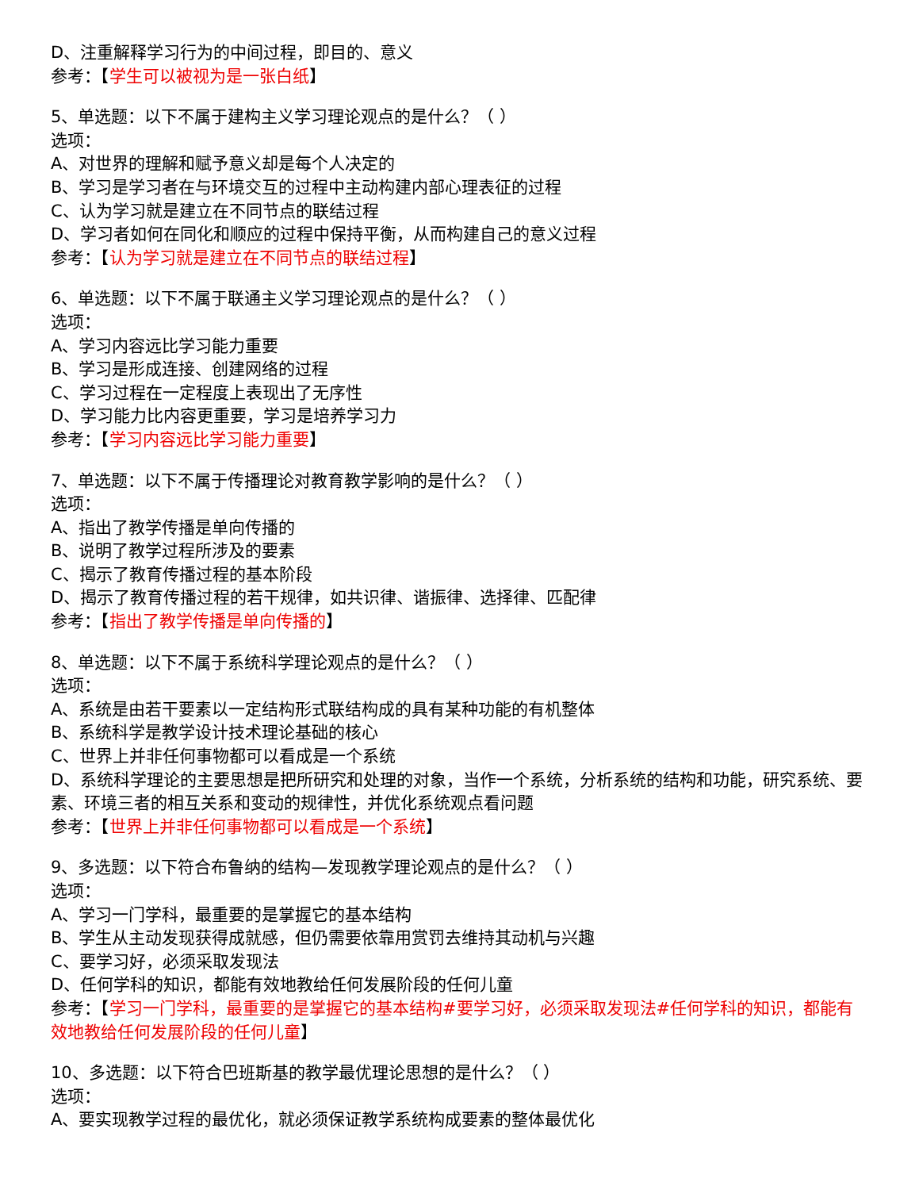D、注重解释学习行为的中间过程，即目的、意义
参考：【学生可以被视为是一张白纸】
5、单选题：以下不属于建构主义学习理论观点的是什么？（ ）
选项：
A、对世界的理解和赋予意义却是每个人决定的
B、学习是学习者在与环境交互的过程中主动构建内部心理表征的过程
C、认为学习就是建立在不同节点的联结过程
D、学习者如何在同化和顺应的过程中保持平衡，从而构建自己的意义过程
参考：【认为学习就是建立在不同节点的联结过程】
6、单选题：以下不属于联通主义学习理论观点的是什么？（ ）
选项：
A、学习内容远比学习能力重要
B、学习是形成连接、创建网络的过程
C、学习过程在一定程度上表现出了无序性
D、学习能力比内容更重要，学习是培养学习力
参考：【学习内容远比学习能力重要】
7、单选题：以下不属于传播理论对教育教学影响的是什么？（ ）
选项：
A、指出了教学传播是单向传播的
B、说明了教学过程所涉及的要素
C、揭示了教育传播过程的基本阶段
D、揭示了教育传播过程的若干规律，如共识律、谐振律、选择律、匹配律
参考：【指出了教学传播是单向传播的】
8、单选题：以下不属于系统科学理论观点的是什么？（ ）
选项：
A、系统是由若干要素以一定结构形式联结构成的具有某种功能的有机整体
B、系统科学是教学设计技术理论基础的核心
C、世界上并非任何事物都可以看成是一个系统
D、系统科学理论的主要思想是把所研究和处理的对象，当作一个系统，分析系统的结构和功能，研究系统、要素、环境三者的相互关系和变动的规律性，并优化系统观点看问题
参考：【世界上并非任何事物都可以看成是一个系统】
9、多选题：以下符合布鲁纳的结构—发现教学理论观点的是什么？（ ）
选项：
A、学习一门学科，最重要的是掌握它的基本结构
B、学生从主动发现获得成就感，但仍需要依靠用赏罚去维持其动机与兴趣
C、要学习好，必须采取发现法
D、任何学科的知识，都能有效地教给任何发展阶段的任何儿童
参考：【学习一门学科，最重要的是掌握它的基本结构#要学习好，必须采取发现法#任何学科的知识，都能有效地教给任何发展阶段的任何儿童】
10、多选题：以下符合巴班斯基的教学最优理论思想的是什么？（ ）
选项：
A、要实现教学过程的最优化，就必须保证教学系统构成要素的整体最优化